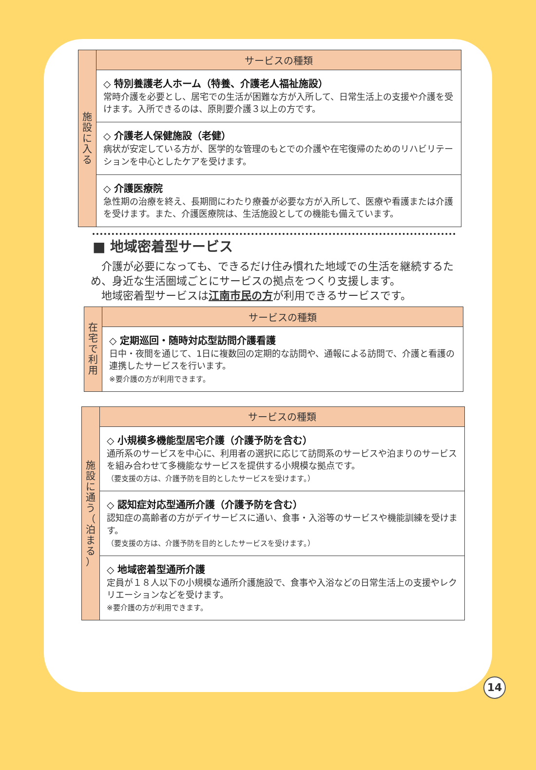| 施 設 に 入 る | サービスの種類 |
| | ◇ 特別養護老人ホーム（特養、介護老人福祉施設） 常時介護を必要とし、居宅での生活が困難な方が入所して、日常生活上の支援や介護を受けます。入所できるのは、原則要介護３以上の方です。 |
| | ◇ 介護老人保健施設（老健） 病状が安定している方が、医学的な管理のもとでの介護や在宅復帰のためのリハビリテーションを中心としたケアを受けます。 |
| | ◇ 介護医療院 急性期の治療を終え、長期間にわたり療養が必要な方が入所して、医療や看護または介護を受けます。また、介護医療院は、生活施設としての機能も備えています。 |
■ 地域密着型サービス
　介護が必要になっても、できるだけ住み慣れた地域での生活を継続するため、身近な生活圏域ごとにサービスの拠点をつくり支援します。
　地域密着型サービスは江南市民の方が利用できるサービスです。
| 在 宅 で 利 用 | サービスの種類 |
| | ◇ 定期巡回・随時対応型訪問介護看護 日中・夜間を通じて、1日に複数回の定期的な訪問や、通報による訪問で、介護と看護の連携したサービスを行います。 ※要介護の方が利用できます。 |
| 施 設 に 通 う （ 泊 ま る ） | サービスの種類 |
| | ◇ 小規模多機能型居宅介護（介護予防を含む） 通所系のサービスを中心に、利用者の選択に応じて訪問系のサービスや泊まりのサービスを組み合わせて多機能なサービスを提供する小規模な拠点です。 （要支援の方は、介護予防を目的としたサービスを受けます。） |
| | ◇ 認知症対応型通所介護（介護予防を含む） 認知症の高齢者の方がデイサービスに通い、食事・入浴等のサービスや機能訓練を受けます。 （要支援の方は、介護予防を目的としたサービスを受けます。） |
| | ◇ 地域密着型通所介護 定員が１８人以下の小規模な通所介護施設で、食事や入浴などの日常生活上の支援やレクリエーションなどを受けます。 ※要介護の方が利用できます。 |
14